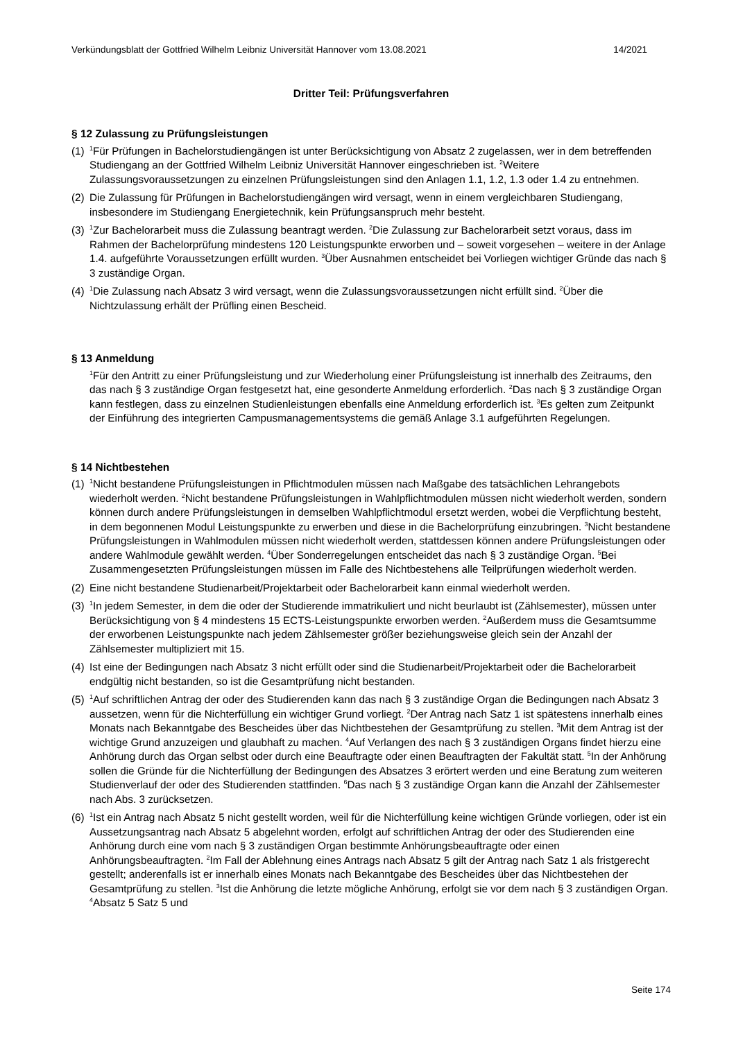Verkündungsblatt der Gottfried Wilhelm Leibniz Universität Hannover vom 13.08.2021 14/2021
Dritter Teil: Prüfungsverfahren
§ 12 Zulassung zu Prüfungsleistungen
(1) <sup>1</sup>Für Prüfungen in Bachelorstudiengängen ist unter Berücksichtigung von Absatz 2 zugelassen, wer in dem betreffenden Studiengang an der Gottfried Wilhelm Leibniz Universität Hannover eingeschrieben ist. <sup>2</sup>Weitere Zulassungsvoraussetzungen zu einzelnen Prüfungsleistungen sind den Anlagen 1.1, 1.2, 1.3 oder 1.4 zu entnehmen.
(2) Die Zulassung für Prüfungen in Bachelorstudiengängen wird versagt, wenn in einem vergleichbaren Studiengang, insbesondere im Studiengang Energietechnik, kein Prüfungsanspruch mehr besteht.
(3) <sup>1</sup>Zur Bachelorarbeit muss die Zulassung beantragt werden. <sup>2</sup>Die Zulassung zur Bachelorarbeit setzt voraus, dass im Rahmen der Bachelorprüfung mindestens 120 Leistungspunkte erworben und – soweit vorgesehen – weitere in der Anlage 1.4. aufgeführte Voraussetzungen erfüllt wurden. <sup>3</sup>Über Ausnahmen entscheidet bei Vorliegen wichtiger Gründe das nach § 3 zuständige Organ.
(4) <sup>1</sup>Die Zulassung nach Absatz 3 wird versagt, wenn die Zulassungsvoraussetzungen nicht erfüllt sind. <sup>2</sup>Über die Nichtzulassung erhält der Prüfling einen Bescheid.
§ 13 Anmeldung
<sup>1</sup> Für den Antritt zu einer Prüfungsleistung und zur Wiederholung einer Prüfungsleistung ist innerhalb des Zeitraums, den das nach § 3 zuständige Organ festgesetzt hat, eine gesonderte Anmeldung erforderlich. <sup>2</sup>Das nach § 3 zuständige Organ kann festlegen, dass zu einzelnen Studienleistungen ebenfalls eine Anmeldung erforderlich ist. <sup>3</sup>Es gelten zum Zeitpunkt der Einführung des integrierten Campusmanagementsystems die gemäß Anlage 3.1 aufgeführten Regelungen.
§ 14 Nichtbestehen
(1) <sup>1</sup>Nicht bestandene Prüfungsleistungen in Pflichtmodulen müssen nach Maßgabe des tatsächlichen Lehrangebots wiederholt werden. <sup>2</sup>Nicht bestandene Prüfungsleistungen in Wahlpflichtmodulen müssen nicht wiederholt werden, sondern können durch andere Prüfungsleistungen in demselben Wahlpflichtmodul ersetzt werden, wobei die Verpflichtung besteht, in dem begonnenen Modul Leistungspunkte zu erwerben und diese in die Bachelorprüfung einzubringen. <sup>3</sup>Nicht bestandene Prüfungsleistungen in Wahlmodulen müssen nicht wiederholt werden, stattdessen können andere Prüfungsleistungen oder andere Wahlmodule gewählt werden. <sup>4</sup>Über Sonderregelungen entscheidet das nach § 3 zuständige Organ. <sup>5</sup>Bei Zusammengesetzten Prüfungsleistungen müssen im Falle des Nichtbestehens alle Teilprüfungen wiederholt werden.
(2) Eine nicht bestandene Studienarbeit/Projektarbeit oder Bachelorarbeit kann einmal wiederholt werden.
(3) <sup>1</sup>In jedem Semester, in dem die oder der Studierende immatrikuliert und nicht beurlaubt ist (Zählsemester), müssen unter Berücksichtigung von § 4 mindestens 15 ECTS-Leistungspunkte erworben werden. <sup>2</sup>Außerdem muss die Gesamtsumme der erworbenen Leistungspunkte nach jedem Zählsemester größer beziehungsweise gleich sein der Anzahl der Zählsemester multipliziert mit 15.
(4) Ist eine der Bedingungen nach Absatz 3 nicht erfüllt oder sind die Studienarbeit/Projektarbeit oder die Bachelorarbeit endgültig nicht bestanden, so ist die Gesamtprüfung nicht bestanden.
(5) <sup>1</sup>Auf schriftlichen Antrag der oder des Studierenden kann das nach § 3 zuständige Organ die Bedingungen nach Absatz 3 aussetzen, wenn für die Nichterfüllung ein wichtiger Grund vorliegt. <sup>2</sup>Der Antrag nach Satz 1 ist spätestens innerhalb eines Monats nach Bekanntgabe des Bescheides über das Nichtbestehen der Gesamtprüfung zu stellen. <sup>3</sup>Mit dem Antrag ist der wichtige Grund anzuzeigen und glaubhaft zu machen. <sup>4</sup>Auf Verlangen des nach § 3 zuständigen Organs findet hierzu eine Anhörung durch das Organ selbst oder durch eine Beauftragte oder einen Beauftragten der Fakultät statt. <sup>5</sup>In der Anhörung sollen die Gründe für die Nichterfüllung der Bedingungen des Absatzes 3 erörtert werden und eine Beratung zum weiteren Studienverlauf der oder des Studierenden stattfinden. <sup>6</sup>Das nach § 3 zuständige Organ kann die Anzahl der Zählsemester nach Abs. 3 zurücksetzen.
(6) <sup>1</sup>Ist ein Antrag nach Absatz 5 nicht gestellt worden, weil für die Nichterfüllung keine wichtigen Gründe vorliegen, oder ist ein Aussetzungsantrag nach Absatz 5 abgelehnt worden, erfolgt auf schriftlichen Antrag der oder des Studierenden eine Anhörung durch eine vom nach § 3 zuständigen Organ bestimmte Anhörungsbeauftragte oder einen Anhörungsbeauftragten. <sup>2</sup>Im Fall der Ablehnung eines Antrags nach Absatz 5 gilt der Antrag nach Satz 1 als fristgerecht gestellt; anderenfalls ist er innerhalb eines Monats nach Bekanntgabe des Bescheides über das Nichtbestehen der Gesamtprüfung zu stellen. <sup>3</sup>Ist die Anhörung die letzte mögliche Anhörung, erfolgt sie vor dem nach § 3 zuständigen Organ. <sup>4</sup>Absatz 5 Satz 5 und
Seite 174